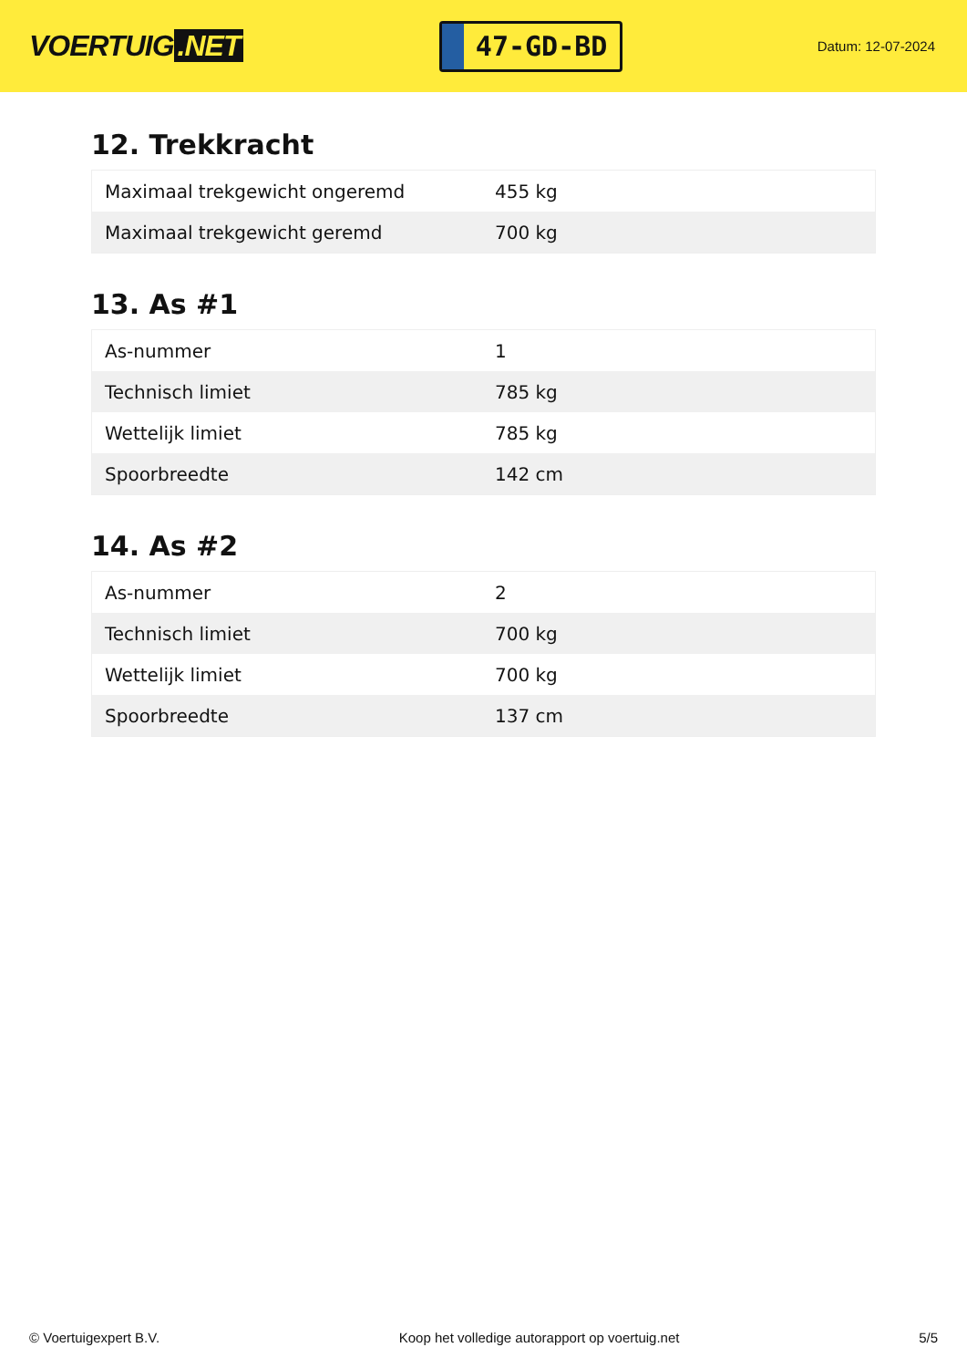VOERTUIG.NET
47-GD-BD
Datum: 12-07-2024
12. Trekkracht
| Maximaal trekgewicht ongeremd | 455 kg |
| Maximaal trekgewicht geremd | 700 kg |
13. As #1
| As-nummer | 1 |
| Technisch limiet | 785 kg |
| Wettelijk limiet | 785 kg |
| Spoorbreedte | 142 cm |
14. As #2
| As-nummer | 2 |
| Technisch limiet | 700 kg |
| Wettelijk limiet | 700 kg |
| Spoorbreedte | 137 cm |
© Voertuigexpert B.V. Koop het volledige autorapport op voertuig.net 5/5